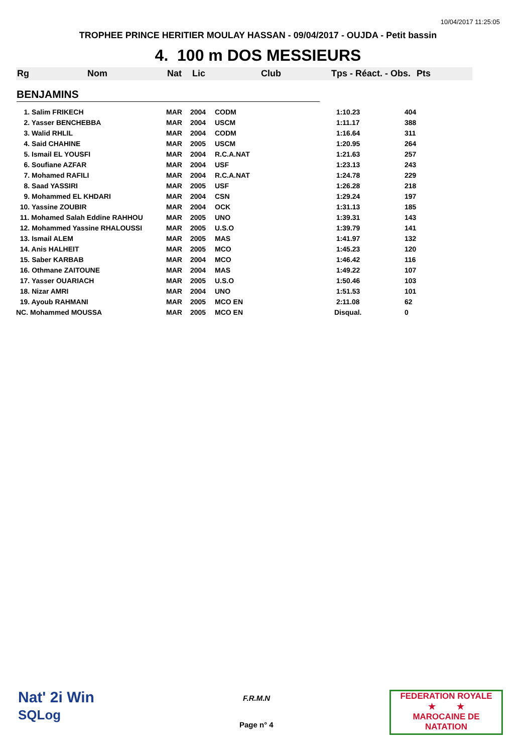10/04/2017 11:25:05
TROPHEE PRINCE HERITIER MOULAY HASSAN - 09/04/2017 - OUJDA - Petit bassin
4. 100 m DOS MESSIEURS
Rg Nom Nat Lic Club Tps - Réact. - Obs. Pts
BENJAMINS
| 1. Salim FRIKECH | MAR | 2004 | CODM | 1:10.23 | 404 |
| 2. Yasser BENCHEBBA | MAR | 2004 | USCM | 1:11.17 | 388 |
| 3. Walid RHLIL | MAR | 2004 | CODM | 1:16.64 | 311 |
| 4. Said CHAHINE | MAR | 2005 | USCM | 1:20.95 | 264 |
| 5. Ismail EL YOUSFI | MAR | 2004 | R.C.A.NAT | 1:21.63 | 257 |
| 6. Soufiane AZFAR | MAR | 2004 | USF | 1:23.13 | 243 |
| 7. Mohamed RAFILI | MAR | 2004 | R.C.A.NAT | 1:24.78 | 229 |
| 8. Saad YASSIRI | MAR | 2005 | USF | 1:26.28 | 218 |
| 9. Mohammed EL KHDARI | MAR | 2004 | CSN | 1:29.24 | 197 |
| 10. Yassine ZOUBIR | MAR | 2004 | OCK | 1:31.13 | 185 |
| 11. Mohamed Salah Eddine RAHHOU | MAR | 2005 | UNO | 1:39.31 | 143 |
| 12. Mohammed Yassine RHALOUSSI | MAR | 2005 | U.S.O | 1:39.79 | 141 |
| 13. Ismail ALEM | MAR | 2005 | MAS | 1:41.97 | 132 |
| 14. Anis HALHEIT | MAR | 2005 | MCO | 1:45.23 | 120 |
| 15. Saber KARBAB | MAR | 2004 | MCO | 1:46.42 | 116 |
| 16. Othmane ZAITOUNE | MAR | 2004 | MAS | 1:49.22 | 107 |
| 17. Yasser OUARIACH | MAR | 2005 | U.S.O | 1:50.46 | 103 |
| 18. Nizar AMRI | MAR | 2004 | UNO | 1:51.53 | 101 |
| 19. Ayoub RAHMANI | MAR | 2005 | MCO EN | 2:11.08 | 62 |
| NC. Mohammed MOUSSA | MAR | 2005 | MCO EN | Disqual. | 0 |
Nat' 2i Win
SQLog
F.R.M.N
Page n° 4
FEDERATION ROYALE
★ ★
MAROCAINE DE NATATION